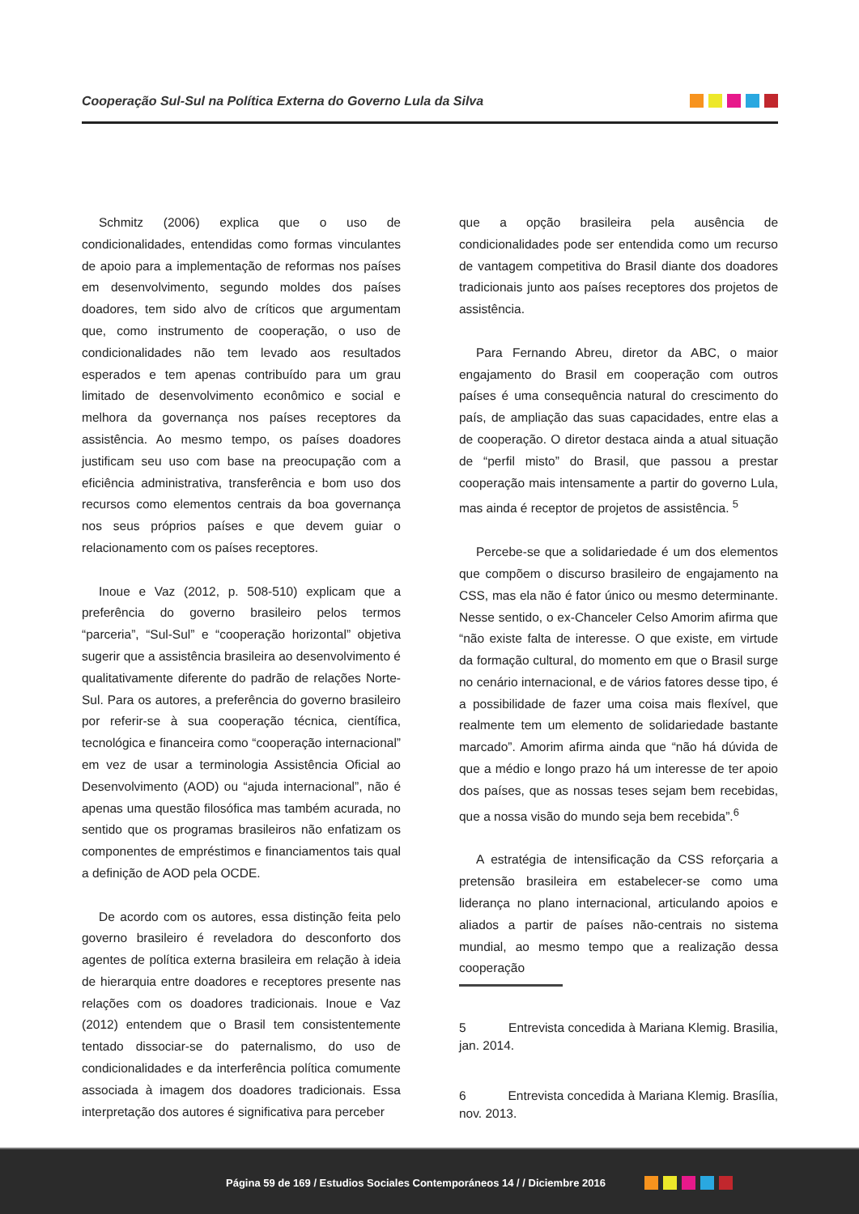Cooperação Sul-Sul na Política Externa do Governo Lula da Silva
Schmitz (2006) explica que o uso de condicionalidades, entendidas como formas vinculantes de apoio para a implementação de reformas nos países em desenvolvimento, segundo moldes dos países doadores, tem sido alvo de críticos que argumentam que, como instrumento de cooperação, o uso de condicionalidades não tem levado aos resultados esperados e tem apenas contribuído para um grau limitado de desenvolvimento econômico e social e melhora da governança nos países receptores da assistência. Ao mesmo tempo, os países doadores justificam seu uso com base na preocupação com a eficiência administrativa, transferência e bom uso dos recursos como elementos centrais da boa governança nos seus próprios países e que devem guiar o relacionamento com os países receptores.
Inoue e Vaz (2012, p. 508-510) explicam que a preferência do governo brasileiro pelos termos “parceria”, “Sul-Sul” e “cooperação horizontal” objetiva sugerir que a assistência brasileira ao desenvolvimento é qualitativamente diferente do padrão de relações Norte-Sul. Para os autores, a preferência do governo brasileiro por referir-se à sua cooperação técnica, científica, tecnológica e financeira como “cooperação internacional” em vez de usar a terminologia Assistência Oficial ao Desenvolvimento (AOD) ou “ajuda internacional”, não é apenas uma questão filosófica mas também acurada, no sentido que os programas brasileiros não enfatizam os componentes de empréstimos e financiamentos tais qual a definição de AOD pela OCDE.
De acordo com os autores, essa distinção feita pelo governo brasileiro é reveladora do desconforto dos agentes de política externa brasileira em relação à ideia de hierarquia entre doadores e receptores presente nas relações com os doadores tradicionais. Inoue e Vaz (2012) entendem que o Brasil tem consistentemente tentado dissociar-se do paternalismo, do uso de condicionalidades e da interferência política comumente associada à imagem dos doadores tradicionais. Essa interpretação dos autores é significativa para perceber
que a opção brasileira pela ausência de condicionalidades pode ser entendida como um recurso de vantagem competitiva do Brasil diante dos doadores tradicionais junto aos países receptores dos projetos de assistência.
Para Fernando Abreu, diretor da ABC, o maior engajamento do Brasil em cooperação com outros países é uma consequência natural do crescimento do país, de ampliação das suas capacidades, entre elas a de cooperação. O diretor destaca ainda a atual situação de “perfil misto” do Brasil, que passou a prestar cooperação mais intensamente a partir do governo Lula, mas ainda é receptor de projetos de assistência. <sup>5</sup>
Percebe-se que a solidariedade é um dos elementos que compõem o discurso brasileiro de engajamento na CSS, mas ela não é fator único ou mesmo determinante. Nesse sentido, o ex-Chanceler Celso Amorim afirma que “não existe falta de interesse. O que existe, em virtude da formação cultural, do momento em que o Brasil surge no cenário internacional, e de vários fatores desse tipo, é a possibilidade de fazer uma coisa mais flexível, que realmente tem um elemento de solidariedade bastante marcado”. Amorim afirma ainda que “não há dúvida de que a médio e longo prazo há um interesse de ter apoio dos países, que as nossas teses sejam bem recebidas, que a nossa visão do mundo seja bem recebida”.<sup>6</sup>
A estratégia de intensificação da CSS reforçaria a pretensão brasileira em estabelecer-se como uma liderança no plano internacional, articulando apoios e aliados a partir de países não-centrais no sistema mundial, ao mesmo tempo que a realização dessa cooperação
5 Entrevista concedida à Mariana Klemig. Brasilia, jan. 2014.
6 Entrevista concedida à Mariana Klemig. Brasília, nov. 2013.
Página 59 de 169 / Estudios Sociales Contemporáneos 14 / / Diciembre 2016